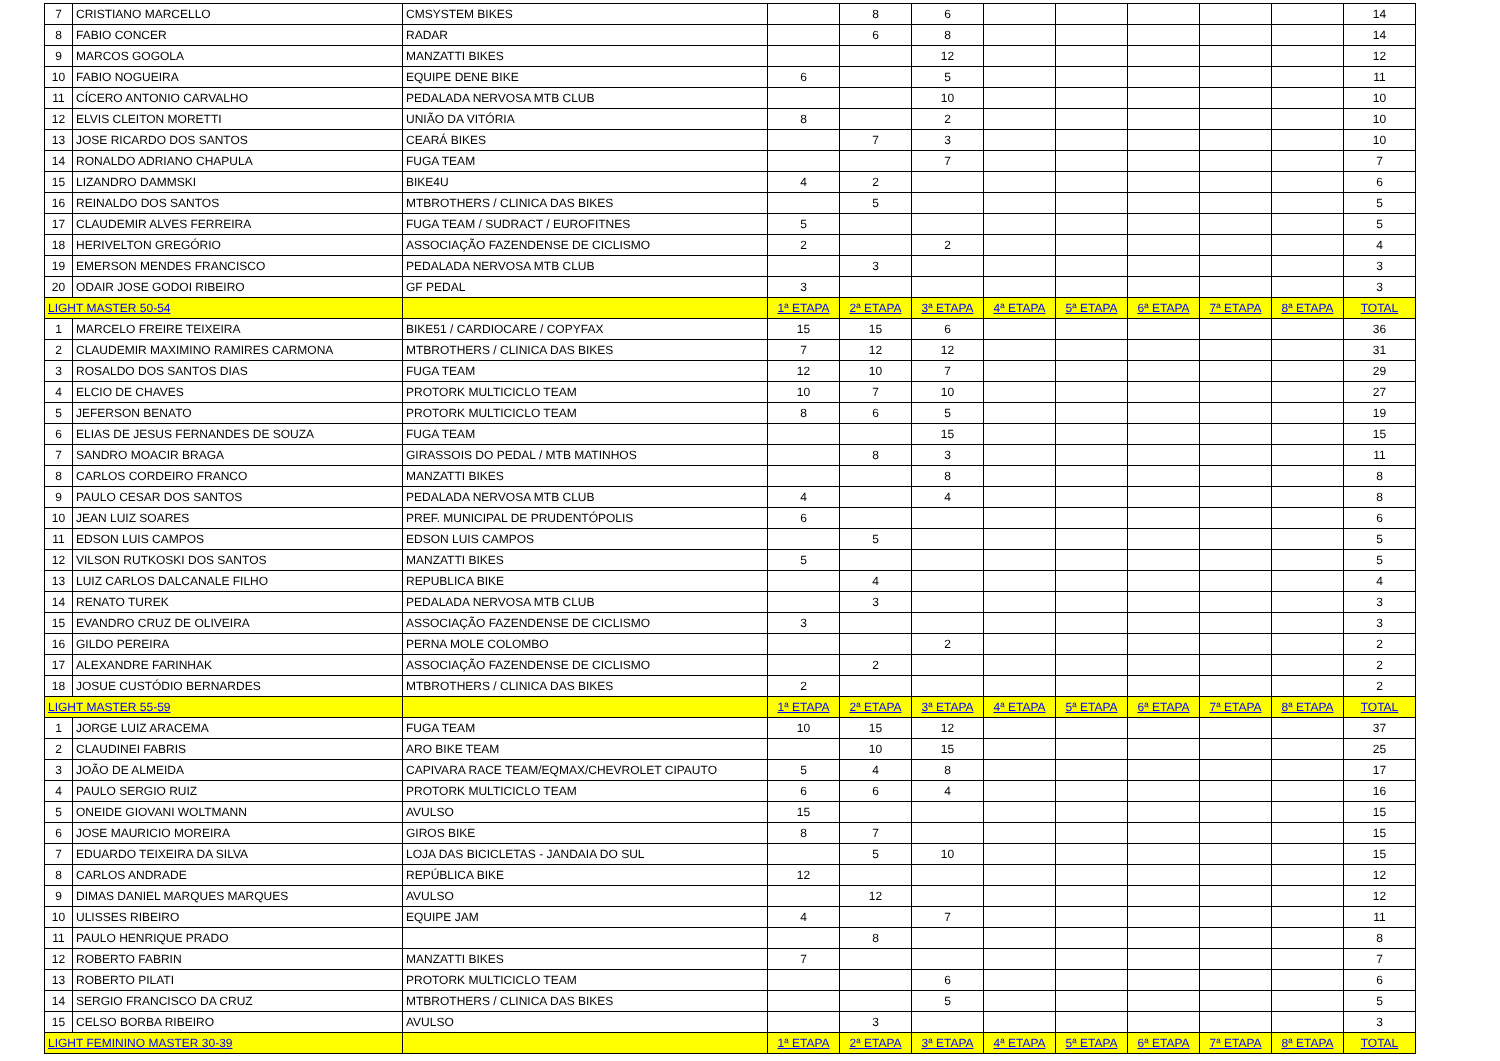| 7 | CRISTIANO MARCELLO | CMSYSTEM BIKES | | 8 | 6 | | | | | | 14 |
| 8 | FABIO CONCER | RADAR | | 6 | 8 | | | | | | 14 |
| 9 | MARCOS GOGOLA | MANZATTI BIKES | | | 12 | | | | | | 12 |
| 10 | FABIO NOGUEIRA | EQUIPE DENE BIKE | 6 | | 5 | | | | | | 11 |
| 11 | CÍCERO ANTONIO CARVALHO | PEDALADA NERVOSA MTB CLUB | | | 10 | | | | | | 10 |
| 12 | ELVIS CLEITON MORETTI | UNIÃO DA VITÓRIA | 8 | | 2 | | | | | | 10 |
| 13 | JOSE RICARDO DOS SANTOS | CEARÁ BIKES | | 7 | 3 | | | | | | 10 |
| 14 | RONALDO ADRIANO CHAPULA | FUGA TEAM | | | 7 | | | | | | 7 |
| 15 | LIZANDRO DAMMSKI | BIKE4U | 4 | 2 | | | | | | | 6 |
| 16 | REINALDO DOS SANTOS | MTBROTHERS / CLINICA DAS BIKES | | 5 | | | | | | | 5 |
| 17 | CLAUDEMIR ALVES FERREIRA | FUGA TEAM / SUDRACT / EUROFITNES | 5 | | | | | | | | 5 |
| 18 | HERIVELTON GREGÓRIO | ASSOCIAÇÃO FAZENDENSE DE CICLISMO | 2 | | 2 | | | | | | 4 |
| 19 | EMERSON MENDES FRANCISCO | PEDALADA NERVOSA MTB CLUB | | 3 | | | | | | | 3 |
| 20 | ODAIR JOSE GODOI RIBEIRO | GF PEDAL | 3 | | | | | | | | 3 |
| LIGHT MASTER 50-54 | | | 1ª ETAPA | 2ª ETAPA | 3ª ETAPA | 4ª ETAPA | 5ª ETAPA | 6ª ETAPA | 7ª ETAPA | 8ª ETAPA | TOTAL |
| 1 | MARCELO FREIRE TEIXEIRA | BIKE51 / CARDIOCARE / COPYFAX | 15 | 15 | 6 | | | | | | 36 |
| 2 | CLAUDEMIR MAXIMINO RAMIRES CARMONA | MTBROTHERS / CLINICA DAS BIKES | 7 | 12 | 12 | | | | | | 31 |
| 3 | ROSALDO DOS SANTOS DIAS | FUGA TEAM | 12 | 10 | 7 | | | | | | 29 |
| 4 | ELCIO DE CHAVES | PROTORK MULTICICLO TEAM | 10 | 7 | 10 | | | | | | 27 |
| 5 | JEFERSON BENATO | PROTORK MULTICICLO TEAM | 8 | 6 | 5 | | | | | | 19 |
| 6 | ELIAS DE JESUS FERNANDES DE SOUZA | FUGA TEAM | | | 15 | | | | | | 15 |
| 7 | SANDRO MOACIR BRAGA | GIRASSOIS DO PEDAL / MTB MATINHOS | | 8 | 3 | | | | | | 11 |
| 8 | CARLOS CORDEIRO FRANCO | MANZATTI BIKES | | | 8 | | | | | | 8 |
| 9 | PAULO CESAR DOS SANTOS | PEDALADA NERVOSA MTB CLUB | 4 | | 4 | | | | | | 8 |
| 10 | JEAN LUIZ SOARES | PREF. MUNICIPAL DE PRUDENTÓPOLIS | 6 | | | | | | | | 6 |
| 11 | EDSON LUIS CAMPOS | EDSON LUIS CAMPOS | | 5 | | | | | | | 5 |
| 12 | VILSON RUTKOSKI DOS SANTOS | MANZATTI BIKES | 5 | | | | | | | | 5 |
| 13 | LUIZ CARLOS DALCANALE FILHO | REPUBLICA BIKE | | 4 | | | | | | | 4 |
| 14 | RENATO TUREK | PEDALADA NERVOSA MTB CLUB | | 3 | | | | | | | 3 |
| 15 | EVANDRO CRUZ DE OLIVEIRA | ASSOCIAÇÃO FAZENDENSE DE CICLISMO | 3 | | | | | | | | 3 |
| 16 | GILDO PEREIRA | PERNA MOLE COLOMBO | | | 2 | | | | | | 2 |
| 17 | ALEXANDRE FARINHAK | ASSOCIAÇÃO FAZENDENSE DE CICLISMO | | 2 | | | | | | | 2 |
| 18 | JOSUE CUSTÓDIO BERNARDES | MTBROTHERS / CLINICA DAS BIKES | 2 | | | | | | | | 2 |
| LIGHT MASTER 55-59 | | | 1ª ETAPA | 2ª ETAPA | 3ª ETAPA | 4ª ETAPA | 5ª ETAPA | 6ª ETAPA | 7ª ETAPA | 8ª ETAPA | TOTAL |
| 1 | JORGE LUIZ ARACEMA | FUGA TEAM | 10 | 15 | 12 | | | | | | 37 |
| 2 | CLAUDINEI FABRIS | ARO BIKE TEAM | | 10 | 15 | | | | | | 25 |
| 3 | JOÃO DE ALMEIDA | CAPIVARA RACE TEAM/EQMAX/CHEVROLET CIPAUTO | 5 | 4 | 8 | | | | | | 17 |
| 4 | PAULO SERGIO RUIZ | PROTORK MULTICICLO TEAM | 6 | 6 | 4 | | | | | | 16 |
| 5 | ONEIDE GIOVANI WOLTMANN | AVULSO | 15 | | | | | | | | 15 |
| 6 | JOSE MAURICIO MOREIRA | GIROS BIKE | 8 | 7 | | | | | | | 15 |
| 7 | EDUARDO TEIXEIRA DA SILVA | LOJA DAS BICICLETAS - JANDAIA DO SUL | | 5 | 10 | | | | | | 15 |
| 8 | CARLOS ANDRADE | REPÚBLICA BIKE | 12 | | | | | | | | 12 |
| 9 | DIMAS DANIEL MARQUES MARQUES | AVULSO | | 12 | | | | | | | 12 |
| 10 | ULISSES RIBEIRO | EQUIPE JAM | 4 | | 7 | | | | | | 11 |
| 11 | PAULO HENRIQUE PRADO | | | 8 | | | | | | | 8 |
| 12 | ROBERTO FABRIN | MANZATTI BIKES | 7 | | | | | | | | 7 |
| 13 | ROBERTO PILATI | PROTORK MULTICICLO TEAM | | | 6 | | | | | | 6 |
| 14 | SERGIO FRANCISCO DA CRUZ | MTBROTHERS / CLINICA DAS BIKES | | | 5 | | | | | | 5 |
| 15 | CELSO BORBA RIBEIRO | AVULSO | | 3 | | | | | | | 3 |
| LIGHT FEMININO MASTER 30-39 | | | 1ª ETAPA | 2ª ETAPA | 3ª ETAPA | 4ª ETAPA | 5ª ETAPA | 6ª ETAPA | 7ª ETAPA | 8ª ETAPA | TOTAL |